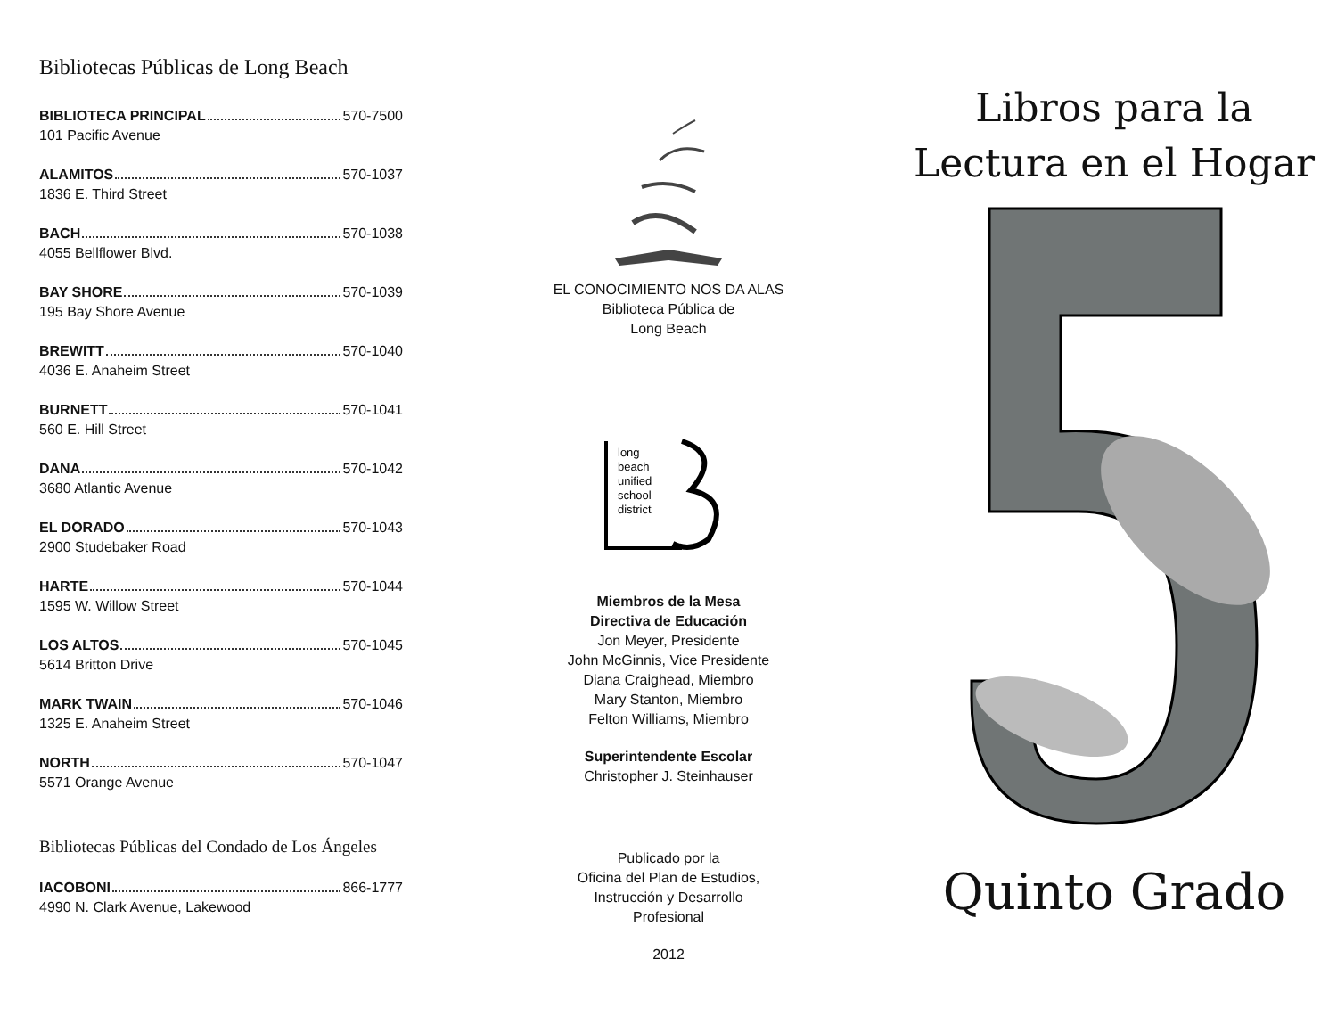Bibliotecas Públicas de Long Beach
BIBLIOTECA PRINCIPAL 570-7500
101 Pacific Avenue
ALAMITOS 570-1037
1836 E. Third Street
BACH 570-1038
4055 Bellflower Blvd.
BAY SHORE 570-1039
195 Bay Shore Avenue
BREWITT 570-1040
4036 E. Anaheim Street
BURNETT 570-1041
560 E. Hill Street
DANA 570-1042
3680 Atlantic Avenue
EL DORADO 570-1043
2900 Studebaker Road
HARTE 570-1044
1595 W. Willow Street
LOS ALTOS 570-1045
5614 Britton Drive
MARK TWAIN 570-1046
1325 E. Anaheim Street
NORTH 570-1047
5571 Orange Avenue
Bibliotecas Públicas del Condado de Los Ángeles
IACOBONI 866-1777
4990 N. Clark Avenue, Lakewood
EL CONOCIMIENTO NOS DA ALAS
Biblioteca Pública de
Long Beach
long
beach
unified
school
district
Miembros de la Mesa
Directiva de Educación
Jon Meyer, Presidente
John McGinnis, Vice Presidente
Diana Craighead, Miembro
Mary Stanton, Miembro
Felton Williams, Miembro
Superintendente Escolar
Christopher J. Steinhauser
Publicado por la
Oficina del Plan de Estudios,
Instrucción y Desarrollo
Profesional
2012
Libros para la
Lectura en el Hogar
Quinto Grado